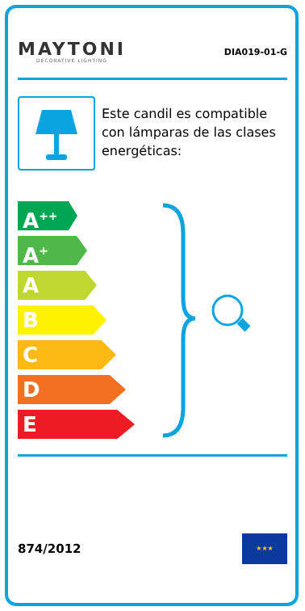MAYTONI
DECORATIVE LIGHTING
DIA019-01-G
Este candil es compatible con lámparas de las clases energéticas:
A<sup>++</sup>
A<sup>+</sup>
A
B
C
D
E
874/2012
★★★